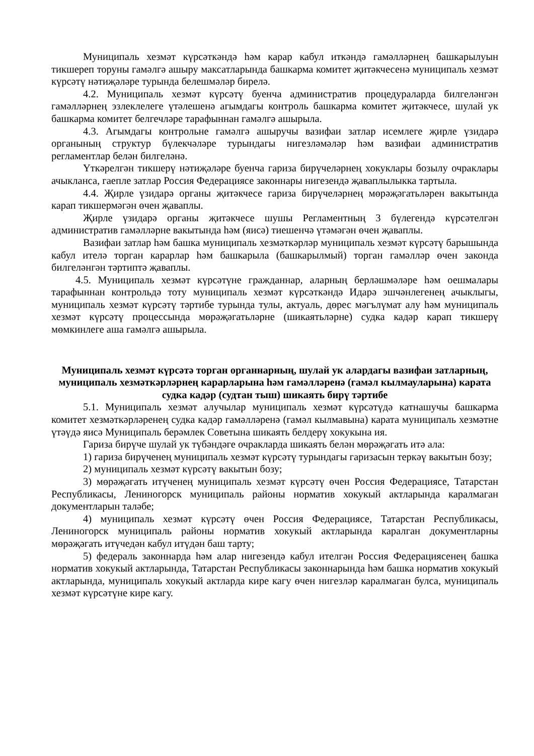Муниципаль хезмәт күрсәткәндә һәм карар кабул иткәндә гамәлләрнең башкарылуын тикшереп торуны гамәлгә ашыру максатларында башкарма комитет җитәкчесенә муниципаль хезмәт күрсәтү нәтиҗәләре турында белешмәләр бирелә.
4.2. Муниципаль хезмәт күрсәтү буенча административ процедураларда билгеләнгән гамәлләрнең эзлеклелеге үтәлешенә агымдагы контроль башкарма комитет җитәкчесе, шулай ук башкарма комитет белгечләре тарафыннан гамәлгә ашырыла.
4.3. Агымдагы контрольне гамәлгә ашыручы вазифаи затлар исемлеге җирле үзидарә органының структур бүлекчәләре турындагы нигезләмәләр һәм вазифаи административ регламентлар белән билгеләнә.
Үткәрелгән тикшерү нәтиҗәләре буенча гариза бирүчеләрнең хокуклары бозылу очраклары ачыкланса, гаепле затлар Россия Федерациясе законнары нигезендә җаваплылыкка тартыла.
4.4. Җирле үзидарә органы җитәкчесе гариза бирүчеләрнең мөрәҗәгатьләрен вакытында карап тикшермәгән өчен җаваплы.
Җирле үзидарә органы җитәкчесе шушы Регламентның 3 бүлегендә күрсәтелгән административ гамәлләрне вакытында һәм (яисә) тиешенчә үтәмәгән өчен җаваплы.
Вазифаи затлар һәм башка муниципаль хезмәткәрләр муниципаль хезмәт күрсәтү барышында кабул ителә торган карарлар һәм башкарыла (башкарылмый) торган гамәлләр өчен законда билгеләнгән тәртиптә җаваплы.
4.5. Муниципаль хезмәт күрсәтүне гражданнар, аларның берләшмәләре һәм оешмалары тарафыннан контрольдә тоту муниципаль хезмәт күрсәткәндә Идарә эшчәнлегенең ачыклыгы, муниципаль хезмәт күрсәтү тәртибе турында тулы, актуаль, дөрес мәгълүмат алу һәм муниципаль хезмәт күрсәтү процессында мөрәҗәгатьләрне (шикаятьләрне) судка кадәр карап тикшерү мөмкинлеге аша гамәлгә ашырыла.
Муниципаль хезмәт күрсәтә торган органнарның, шулай ук алардагы вазифаи затларның, муниципаль хезмәткәрләрнең карарларына һәм гамәлләренә (гамәл кылмауларына) карата судка кадәр (судтан тыш) шикаять бирү тәртибе
5.1. Муниципаль хезмәт алучылар муниципаль хезмәт күрсәтүдә катнашучы башкарма комитет хезмәткәрләренең судка кадәр гамәлләренә (гамәл кылмавына) карата муниципаль хезмәтне үтәүдә яисә Муниципаль берәмлек Советына шикаять белдерү хокукына ия.
Гариза бирүче шулай ук түбәндәге очракларда шикаять белән мөрәҗәгать итә ала:
1) гариза бирүченең муниципаль хезмәт күрсәтү турындагы гаризасын теркәү вакытын бозу;
2) муниципаль хезмәт күрсәтү вакытын бозу;
3) мөрәҗәгать итүченең муниципаль хезмәт күрсәтү өчен Россия Федерациясе, Татарстан Республикасы, Лениногорск муниципаль районы норматив хокукый актларында каралмаган документларын таләбе;
4) муниципаль хезмәт күрсәтү өчен Россия Федерациясе, Татарстан Республикасы, Лениногорск муниципаль районы норматив хокукый актларында каралган документларны мөрәҗәгать итүчедән кабул итүдән баш тарту;
5) федераль законнарда һәм алар нигезендә кабул ителгән Россия Федерациясенең башка норматив хокукый актларында, Татарстан Республикасы законнарында һәм башка норматив хокукый актларында, муниципаль хокукый актларда кире кагу өчен нигезләр каралмаган булса, муниципаль хезмәт күрсәтүне кире кагу.